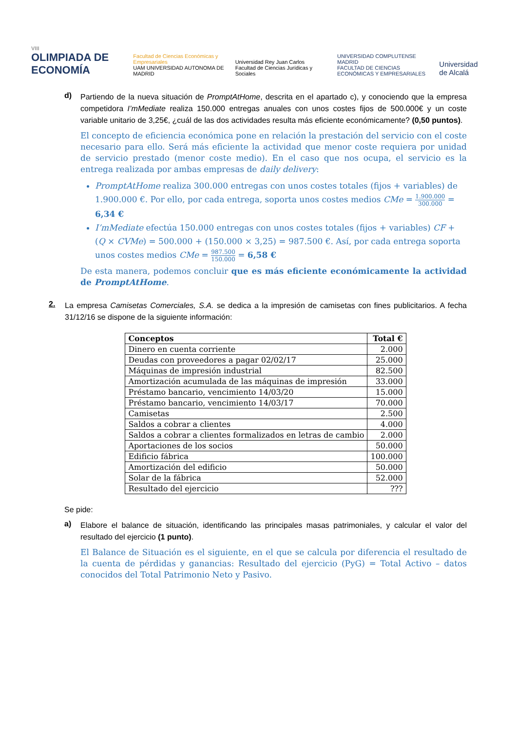VIII
OLIMPIADA DE ECONOMÍA
Facultad de Ciencias Económicas y Empresariales
UAM UNIVERSIDAD AUTONOMA DE MADRID
Universidad Rey Juan Carlos
Facultad de Ciencias Jurídicas y Sociales
UNIVERSIDAD COMPLUTENSE MADRID
FACULTAD DE CIENCIAS ECONÓMICAS Y EMPRESARIALES
Universidad de Alcalá
d)
Partiendo de la nueva situación de PromptAtHome, descrita en el apartado c), y conociendo que la empresa competidora I’mMediate realiza 150.000 entregas anuales con unos costes fijos de 500.000€ y un coste variable unitario de 3,25€, ¿cuál de las dos actividades resulta más eficiente económicamente? (0,50 puntos).
El concepto de eficiencia económica pone en relación la prestación del servicio con el coste necesario para ello. Será más eficiente la actividad que menor coste requiera por unidad de servicio prestado (menor coste medio). En el caso que nos ocupa, el servicio es la entrega realizada por ambas empresas de daily delivery:
PromptAtHome realiza 300.000 entregas con unos costes totales (fijos + variables) de 1.900.000 €. Por ello, por cada entrega, soporta unos costes medios CMe = 1.900.000 300.000 = 6,34 €
I’mMediate efectúa 150.000 entregas con unos costes totales (fijos + variables) CF + (Q × CVMe) = 500.000 + (150.000 × 3,25) = 987.500 €. Así, por cada entrega soporta unos costes medios CMe = 987.500 150.000 = 6,58 €
De esta manera, podemos concluir que es más eficiente económicamente la actividad de PromptAtHome.
2.
La empresa Camisetas Comerciales, S.A. se dedica a la impresión de camisetas con fines publicitarios. A fecha 31/12/16 se dispone de la siguiente información:
| Conceptos | Total € |
| --- | --- |
| Dinero en cuenta corriente | 2.000 |
| Deudas con proveedores a pagar 02/02/17 | 25.000 |
| Máquinas de impresión industrial | 82.500 |
| Amortización acumulada de las máquinas de impresión | 33.000 |
| Préstamo bancario, vencimiento 14/03/20 | 15.000 |
| Préstamo bancario, vencimiento 14/03/17 | 70.000 |
| Camisetas | 2.500 |
| Saldos a cobrar a clientes | 4.000 |
| Saldos a cobrar a clientes formalizados en letras de cambio | 2.000 |
| Aportaciones de los socios | 50.000 |
| Edificio fábrica | 100.000 |
| Amortización del edificio | 50.000 |
| Solar de la fábrica | 52.000 |
| Resultado del ejercicio | ??? |
Se pide:
a)
Elabore el balance de situación, identificando las principales masas patrimoniales, y calcular el valor del resultado del ejercicio (1 punto).
El Balance de Situación es el siguiente, en el que se calcula por diferencia el resultado de la cuenta de pérdidas y ganancias: Resultado del ejercicio (PyG) = Total Activo – datos conocidos del Total Patrimonio Neto y Pasivo.